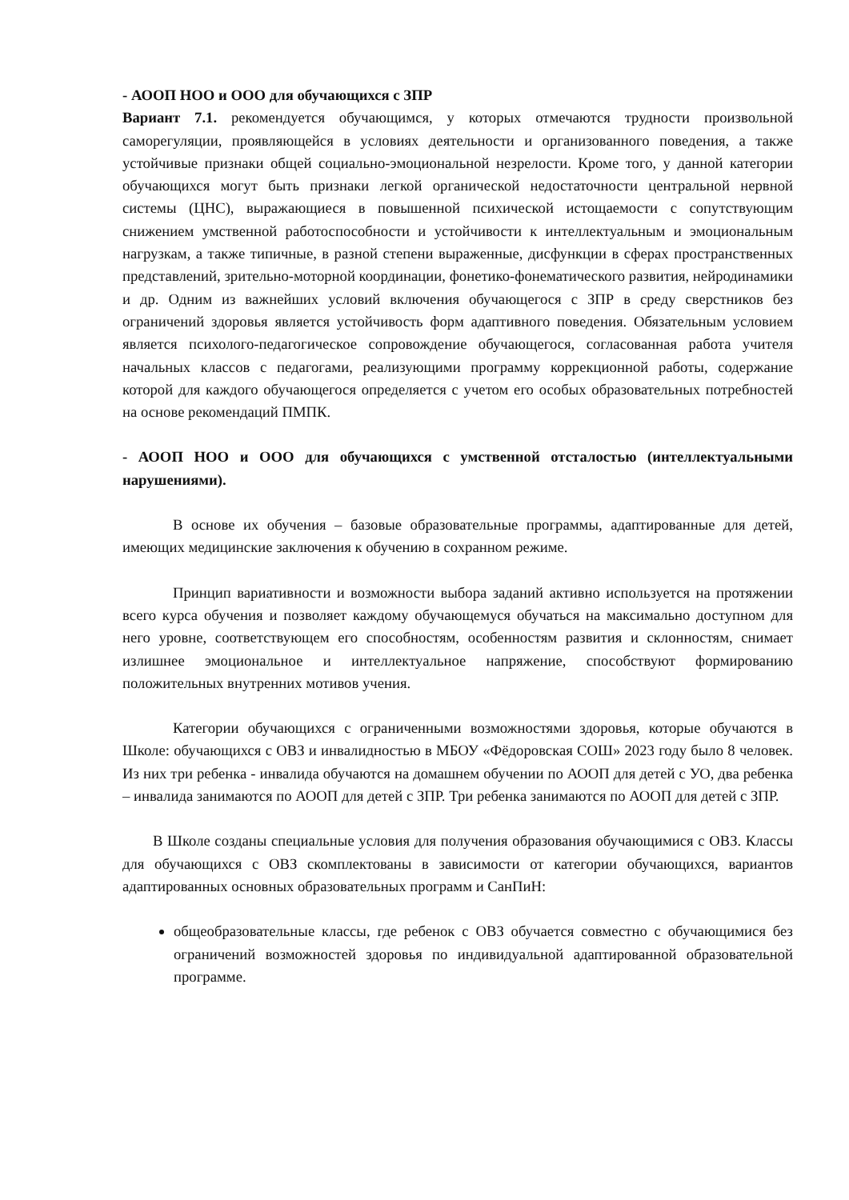- АООП НОО и ООО для обучающихся с ЗПР
Вариант 7.1. рекомендуется обучающимся, у которых отмечаются трудности произвольной саморегуляции, проявляющейся в условиях деятельности и организованного поведения, а также устойчивые признаки общей социально-эмоциональной незрелости. Кроме того, у данной категории обучающихся могут быть признаки легкой органической недостаточности центральной нервной системы (ЦНС), выражающиеся в повышенной психической истощаемости с сопутствующим снижением умственной работоспособности и устойчивости к интеллектуальным и эмоциональным нагрузкам, а также типичные, в разной степени выраженные, дисфункции в сферах пространственных представлений, зрительно-моторной координации, фонетико-фонематического развития, нейродинамики и др. Одним из важнейших условий включения обучающегося с ЗПР в среду сверстников без ограничений здоровья является устойчивость форм адаптивного поведения. Обязательным условием является психолого-педагогическое сопровождение обучающегося, согласованная работа учителя начальных классов с педагогами, реализующими программу коррекционной работы, содержание которой для каждого обучающегося определяется с учетом его особых образовательных потребностей на основе рекомендаций ПМПК.
- АООП НОО и ООО для обучающихся с умственной отсталостью (интеллектуальными нарушениями).
В основе их обучения – базовые образовательные программы, адаптированные для детей, имеющих медицинские заключения к обучению в сохранном режиме.
Принцип вариативности и возможности выбора заданий активно используется на протяжении всего курса обучения и позволяет каждому обучающемуся обучаться на максимально доступном для него уровне, соответствующем его способностям, особенностям развития и склонностям, снимает излишнее эмоциональное и интеллектуальное напряжение, способствуют формированию положительных внутренних мотивов учения.
Категории обучающихся с ограниченными возможностями здоровья, которые обучаются в Школе: обучающихся с ОВЗ и инвалидностью в МБОУ «Фёдоровская СОШ» 2023 году было 8 человек. Из них три ребенка - инвалида обучаются на домашнем обучении по АООП для детей с УО, два ребенка – инвалида занимаются по АООП для детей с ЗПР. Три ребенка занимаются по АООП для детей с ЗПР.
В Школе созданы специальные условия для получения образования обучающимися с ОВЗ. Классы для обучающихся с ОВЗ скомплектованы в зависимости от категории обучающихся, вариантов адаптированных основных образовательных программ и СанПиН:
общеобразовательные классы, где ребенок с ОВЗ обучается совместно с обучающимися без ограничений возможностей здоровья по индивидуальной адаптированной образовательной программе.